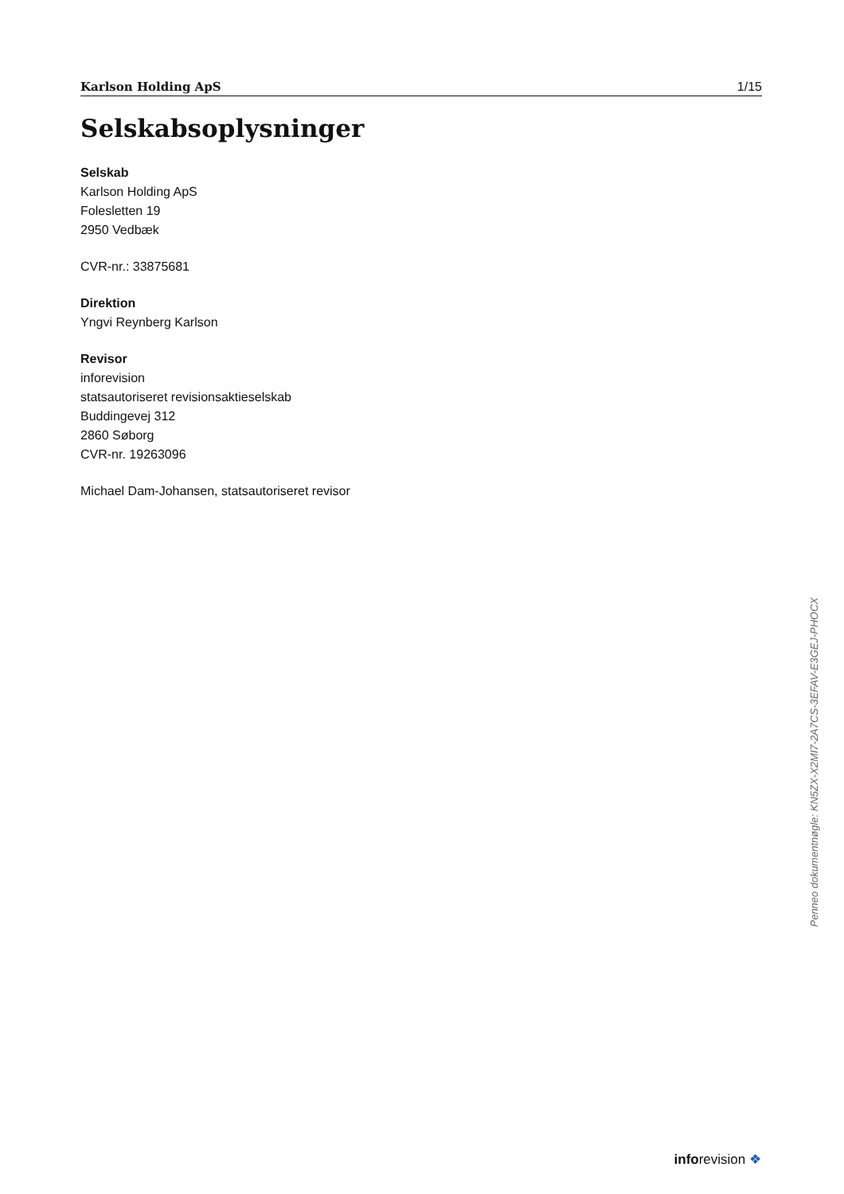Karlson Holding ApS 1/15
Selskabsoplysninger
Selskab
Karlson Holding ApS
Folesletten 19
2950 Vedbæk
CVR-nr.: 33875681
Direktion
Yngvi Reynberg Karlson
Revisor
inforevision
statsautoriseret revisionsaktieselskab
Buddingevej 312
2860 Søborg
CVR-nr. 19263096
Michael Dam-Johansen, statsautoriseret revisor
Penneo dokumentnøgle: KN5ZX-X2MI7-2A7CS-3EFAV-E3GEJ-PHOCX
inforevision ❖